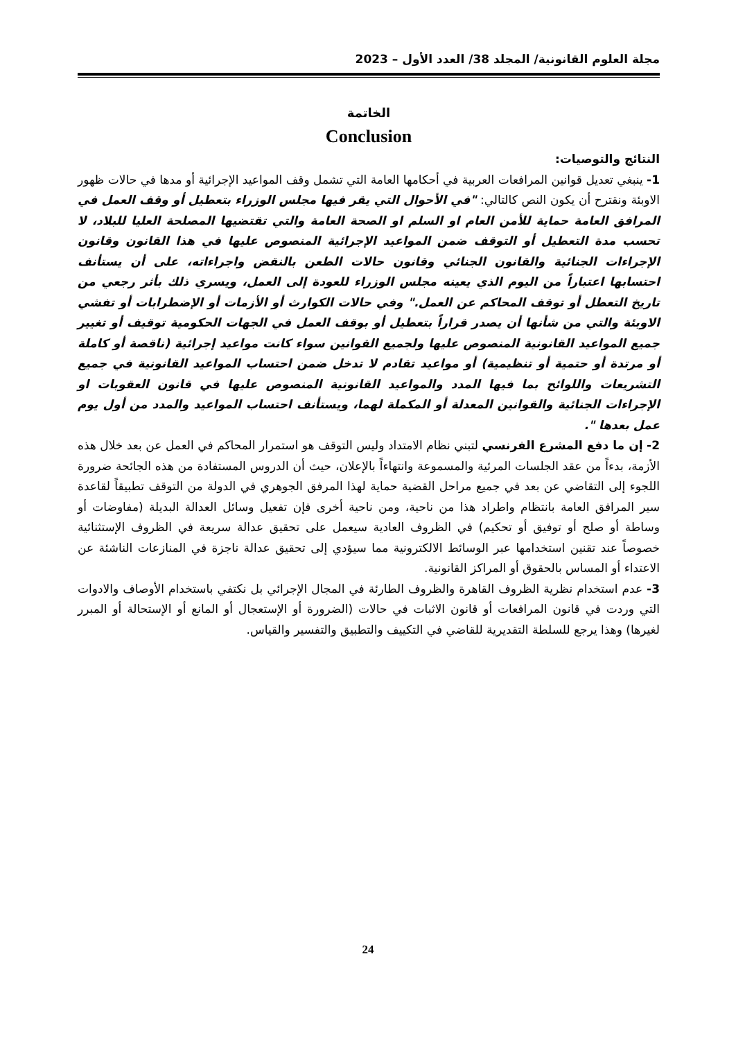مجلة العلوم القانونية/ المجلد 38/ العدد الأول – 2023
الخاتمة
Conclusion
النتائج والتوصيات:
1- ينبغي تعديل قوانين المرافعات العربية في أحكامها العامة التي تشمل وقف المواعيد الإجرائية أو مدها في حالات ظهور الاوبئة ونقترح أن يكون النص كالتالي: "في الأحوال التي يقر فيها مجلس الوزراء بتعطيل أو وقف العمل في المرافق العامة حماية للأمن العام او السلم او الصحة العامة والتي تقتضيها المصلحة العليا للبلاد، لا تحسب مدة التعطيل أو التوقف ضمن المواعيد الإجرائية المنصوص عليها في هذا القانون وقانون الإجراءات الجنائية والقانون الجنائي وقانون حالات الطعن بالنقض واجراءاته، على أن يستأنف احتسابها اعتباراً من اليوم الذي يعينه مجلس الوزراء للعودة إلى العمل، ويسري ذلك بأثر رجعي من تاريخ التعطل أو توقف المحاكم عن العمل." وفي حالات الكوارث أو الأزمات أو الإضطرابات أو تفشي الاوبئة والتي من شأنها أن يصدر قراراً بتعطيل أو بوقف العمل في الجهات الحكومية توقيف أو تغيير جميع المواعيد القانونية المنصوص عليها ولجميع القوانين سواء كانت مواعيد إجرائية (ناقصة أو كاملة أو مرتدة أو حتمية أو تنظيمية) أو مواعيد تقادم لا تدخل ضمن احتساب المواعيد القانونية في جميع التشريعات واللوائح بما فيها المدد والمواعيد القانونية المنصوص عليها في قانون العقوبات او الإجراءات الجنائية والقوانين المعدلة أو المكملة لهما، ويستأنف احتساب المواعيد والمدد من أول يوم عمل بعدها ".
2- إن ما دفع المشرع الفرنسي لتبني نظام الامتداد وليس التوقف هو استمرار المحاكم في العمل عن بعد خلال هذه الأزمة، بدءاً من عقد الجلسات المرئية والمسموعة وانتهاءاً بالإعلان، حيث أن الدروس المستفادة من هذه الجائحة ضرورة اللجوء إلى التقاضي عن بعد في جميع مراحل القضية حماية لهذا المرفق الجوهري في الدولة من التوقف تطبيقاً لقاعدة سير المرافق العامة بانتظام واطراد هذا من ناحية، ومن ناحية أخرى فإن تفعيل وسائل العدالة البديلة (مفاوضات أو وساطة أو صلح أو توفيق أو تحكيم) في الظروف العادية سيعمل على تحقيق عدالة سريعة في الظروف الإستثنائية خصوصاً عند تقنين استخدامها عبر الوسائط الالكترونية مما سيؤدي إلى تحقيق عدالة ناجزة في المنازعات الناشئة عن الاعتداء أو المساس بالحقوق أو المراكز القانونية.
3- عدم استخدام نظرية الظروف القاهرة والظروف الطارئة في المجال الإجرائي بل نكتفي باستخدام الأوصاف والادوات التي وردت في قانون المرافعات أو قانون الاثبات في حالات (الضرورة أو الإستعجال أو المانع أو الإستحالة أو المبرر لغيرها) وهذا يرجع للسلطة التقديرية للقاضي في التكييف والتطبيق والتفسير والقياس.
24